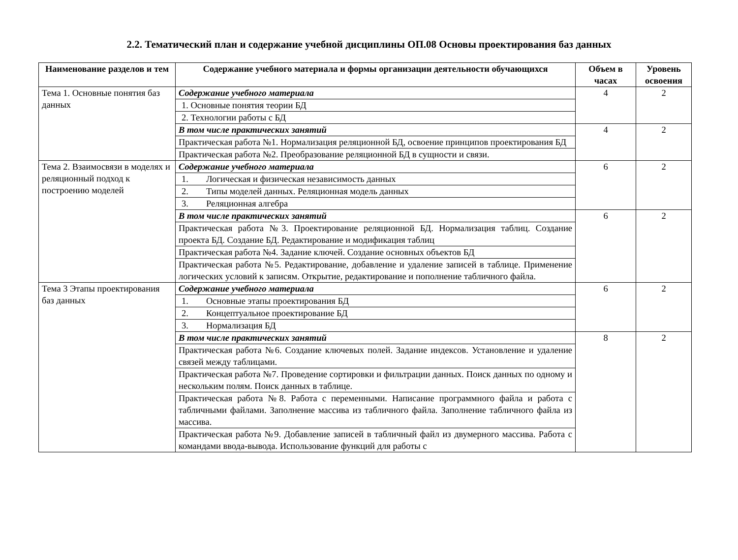2.2. Тематический план и содержание учебной дисциплины ОП.08 Основы проектирования баз данных
| Наименование разделов и тем | Содержание учебного материала и формы организации деятельности обучающихся | Объем в часах | Уровень освоения |
| --- | --- | --- | --- |
| Тема 1. Основные понятия баз данных | Содержание учебного материала | 4 | 2 |
| | 1. Основные понятия теории БД | | |
| | 2. Технологии работы с БД | | |
| | В том числе практических занятий | 4 | 2 |
| | Практическая работа №1. Нормализация реляционной БД, освоение принципов проектирования БД | | |
| | Практическая работа №2. Преобразование реляционной БД в сущности и связи. | | |
| Тема 2. Взаимосвязи в моделях и реляционный подход к построению моделей | Содержание учебного материала | 6 | 2 |
| | 1. Логическая и физическая независимость данных | | |
| | 2. Типы моделей данных. Реляционная модель данных | | |
| | 3. Реляционная алгебра | | |
| | В том числе практических занятий | 6 | 2 |
| | Практическая работа №3. Проектирование реляционной БД. Нормализация таблиц. Создание проекта БД. Создание БД. Редактирование и модификация таблиц | | |
| | Практическая работа №4. Задание ключей. Создание основных объектов БД | | |
| | Практическая работа №5. Редактирование, добавление и удаление записей в таблице. Применение логических условий к записям. Открытие, редактирование и пополнение табличного файла. | | |
| Тема 3 Этапы проектирования баз данных | Содержание учебного материала | 6 | 2 |
| | 1. Основные этапы проектирования БД | | |
| | 2. Концептуальное проектирование БД | | |
| | 3. Нормализация БД | | |
| | В том числе практических занятий | 8 | 2 |
| | Практическая работа №6. Создание ключевых полей. Задание индексов. Установление и удаление связей между таблицами. | | |
| | Практическая работа №7. Проведение сортировки и фильтрации данных. Поиск данных по одному и нескольким полям. Поиск данных в таблице. | | |
| | Практическая работа №8. Работа с переменными. Написание программного файла и работа с табличными файлами. Заполнение массива из табличного файла. Заполнение табличного файла из массива. | | |
| | Практическая работа №9. Добавление записей в табличный файл из двумерного массива. Работа с командами ввода-вывода. Использование функций для работы с | | |